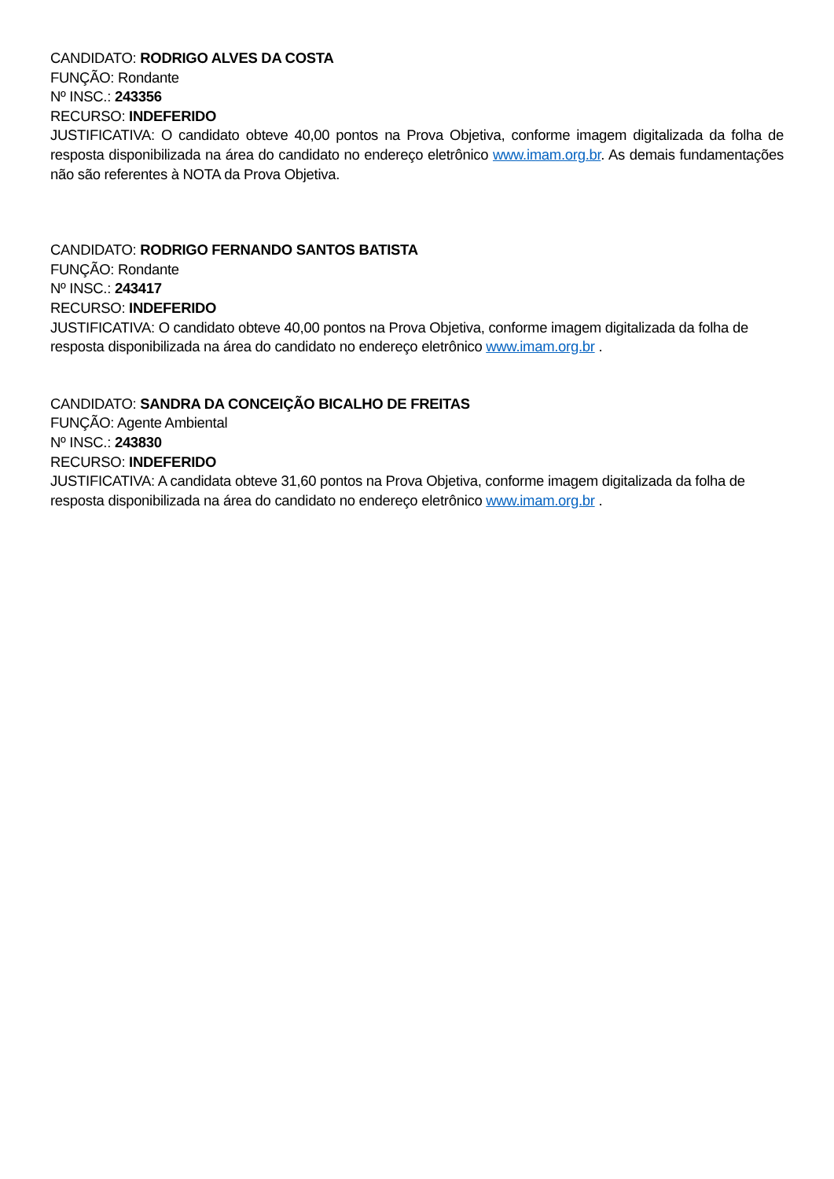CANDIDATO: RODRIGO ALVES DA COSTA
FUNÇÃO: Rondante
Nº INSC.: 243356
RECURSO: INDEFERIDO
JUSTIFICATIVA: O candidato obteve 40,00 pontos na Prova Objetiva, conforme imagem digitalizada da folha de resposta disponibilizada na área do candidato no endereço eletrônico www.imam.org.br. As demais fundamentações não são referentes à NOTA da Prova Objetiva.
CANDIDATO: RODRIGO FERNANDO SANTOS BATISTA
FUNÇÃO: Rondante
Nº INSC.: 243417
RECURSO: INDEFERIDO
JUSTIFICATIVA: O candidato obteve 40,00 pontos na Prova Objetiva, conforme imagem digitalizada da folha de
resposta disponibilizada na área do candidato no endereço eletrônico www.imam.org.br .
CANDIDATO: SANDRA DA CONCEIÇÃO BICALHO DE FREITAS
FUNÇÃO: Agente Ambiental
Nº INSC.: 243830
RECURSO: INDEFERIDO
JUSTIFICATIVA: A candidata obteve 31,60 pontos na Prova Objetiva, conforme imagem digitalizada da folha de
resposta disponibilizada na área do candidato no endereço eletrônico www.imam.org.br .